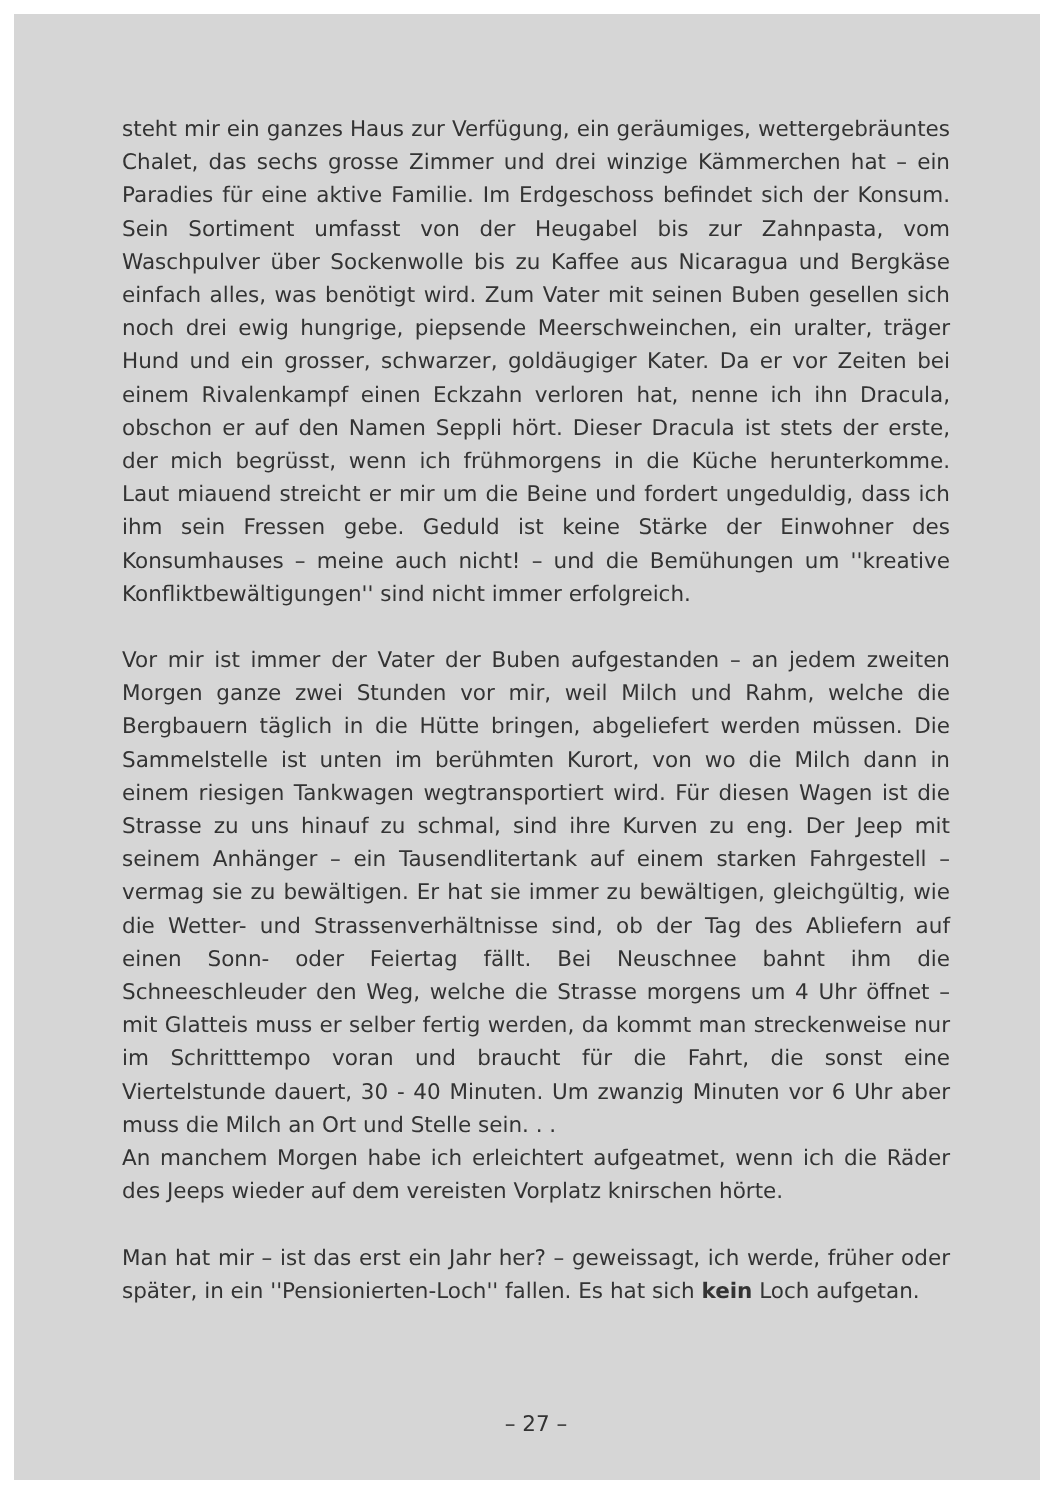steht mir ein ganzes Haus zur Verfügung, ein geräumiges, wetterge­bräuntes Chalet, das sechs grosse Zimmer und drei winzige Kämmer­chen hat – ein Paradies für eine aktive Familie. Im Erdgeschoss be­findet sich der Konsum. Sein Sortiment umfasst von der Heugabel bis zur Zahnpasta, vom Waschpulver über Sockenwolle bis zu Kaffee aus Nicaragua und Bergkäse einfach alles, was benötigt wird. Zum Vater mit seinen Buben gesellen sich noch drei ewig hungrige, piep­sende Meerschweinchen, ein uralter, träger Hund und ein grosser, schwarzer, goldäugiger Kater. Da er vor Zeiten bei einem Rivalen­kampf einen Eckzahn verloren hat, nenne ich ihn Dracula, obschon er auf den Namen Seppli hört. Dieser Dracula ist stets der erste, der mich begrüsst, wenn ich frühmorgens in die Küche herunterkomme. Laut miauend streicht er mir um die Beine und fordert ungeduldig, dass ich ihm sein Fressen gebe. Geduld ist keine Stärke der Einwoh­ner des Konsumhauses – meine auch nicht! – und die Bemühungen um ''kreative Konfliktbewältigungen'' sind nicht immer erfolgreich.
Vor mir ist immer der Vater der Buben aufgestanden – an jedem zweiten Morgen ganze zwei Stunden vor mir, weil Milch und Rahm, welche die Bergbauern täglich in die Hütte bringen, abgeliefert wer­den müssen. Die Sammelstelle ist unten im berühmten Kurort, von wo die Milch dann in einem riesigen Tankwagen wegtransportiert wird. Für diesen Wagen ist die Strasse zu uns hinauf zu schmal, sind ihre Kurven zu eng. Der Jeep mit seinem Anhänger – ein Tausend­litertank auf einem starken Fahrgestell – vermag sie zu bewältigen. Er hat sie immer zu bewältigen, gleichgültig, wie die Wetter- und Strassenverhältnisse sind, ob der Tag des Abliefern auf einen Sonn- oder Feiertag fällt. Bei Neuschnee bahnt ihm die Schneeschleuder den Weg, welche die Strasse morgens um 4 Uhr öffnet – mit Glatt­eis muss er selber fertig werden, da kommt man streckenweise nur im Schritttempo voran und braucht für die Fahrt, die sonst eine Viertelstunde dauert, 30 - 40 Minuten. Um zwanzig Minuten vor 6 Uhr aber muss die Milch an Ort und Stelle sein. . .
An manchem Morgen habe ich erleichtert aufgeatmet, wenn ich die Räder des Jeeps wieder auf dem vereisten Vorplatz knirschen hörte.
Man hat mir – ist das erst ein Jahr her? – geweissagt, ich werde, früher oder später, in ein ''Pensionierten-Loch'' fallen. Es hat sich kein Loch aufgetan.
– 27 –